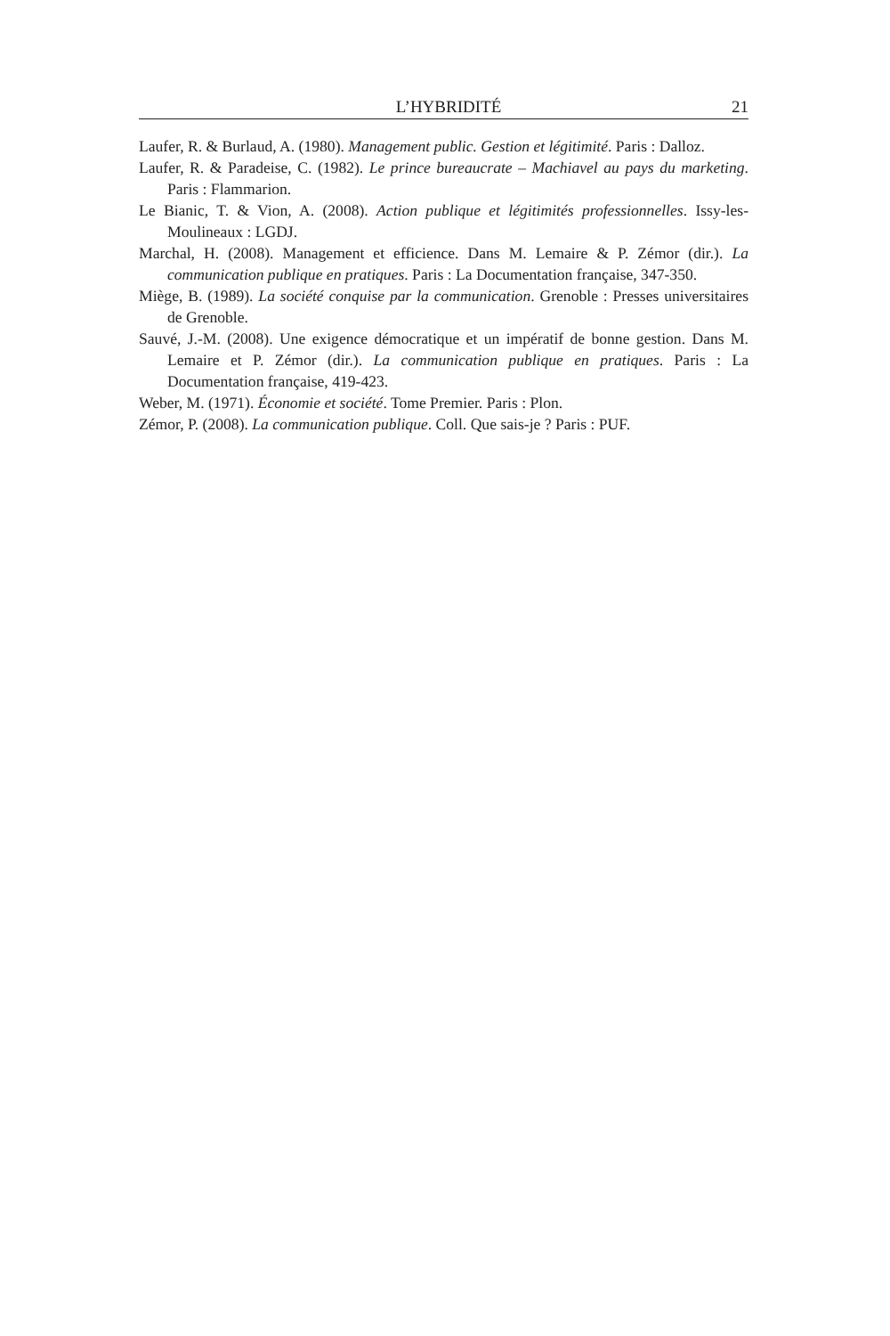L’HYBRIDITÉ 21
Laufer, R. & Burlaud, A. (1980). Management public. Gestion et légitimité. Paris : Dalloz.
Laufer, R. & Paradeise, C. (1982). Le prince bureaucrate – Machiavel au pays du marketing. Paris : Flammarion.
Le Bianic, T. & Vion, A. (2008). Action publique et légitimités professionnelles. Issy-les-Moulineaux : LGDJ.
Marchal, H. (2008). Management et efficience. Dans M. Lemaire & P. Zémor (dir.). La communication publique en pratiques. Paris : La Documentation française, 347-350.
Miège, B. (1989). La société conquise par la communication. Grenoble : Presses universitaires de Grenoble.
Sauvé, J.-M. (2008). Une exigence démocratique et un impératif de bonne gestion. Dans M. Lemaire et P. Zémor (dir.). La communication publique en pratiques. Paris : La Documentation française, 419-423.
Weber, M. (1971). Économie et société. Tome Premier. Paris : Plon.
Zémor, P. (2008). La communication publique. Coll. Que sais-je ? Paris : PUF.